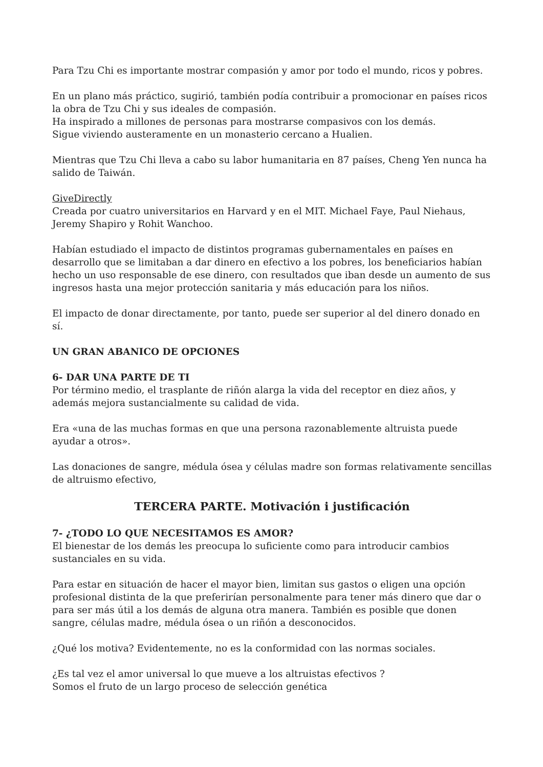Para Tzu Chi es importante mostrar compasión y amor por todo el mundo, ricos y pobres.
En un plano más práctico, sugirió, también podía contribuir a promocionar en países ricos la obra de Tzu Chi y sus ideales de compasión.
Ha inspirado a millones de personas para mostrarse compasivos con los demás.
Sigue viviendo austeramente en un monasterio cercano a Hualien.
Mientras que Tzu Chi lleva a cabo su labor humanitaria en 87 países, Cheng Yen nunca ha salido de Taiwán.
GiveDirectly
Creada por cuatro universitarios en Harvard y en el MIT. Michael Faye, Paul Niehaus, Jeremy Shapiro y Rohit Wanchoo.
Habían estudiado el impacto de distintos programas gubernamentales en países en desarrollo que se limitaban a dar dinero en efectivo a los pobres, los beneficiarios habían hecho un uso responsable de ese dinero, con resultados que iban desde un aumento de sus ingresos hasta una mejor protección sanitaria y más educación para los niños.
El impacto de donar directamente, por tanto, puede ser superior al del dinero donado en sí.
UN GRAN ABANICO DE OPCIONES
6- DAR UNA PARTE DE TI
Por término medio, el trasplante de riñón alarga la vida del receptor en diez años, y además mejora sustancialmente su calidad de vida.
Era «una de las muchas formas en que una persona razonablemente altruista puede ayudar a otros».
Las donaciones de sangre, médula ósea y células madre son formas relativamente sencillas de altruismo efectivo,
TERCERA PARTE. Motivación i justificación
7- ¿TODO LO QUE NECESITAMOS ES AMOR?
El bienestar de los demás les preocupa lo suficiente como para introducir cambios sustanciales en su vida.
Para estar en situación de hacer el mayor bien, limitan sus gastos o eligen una opción profesional distinta de la que preferirían personalmente para tener más dinero que dar o para ser más útil a los demás de alguna otra manera. También es posible que donen sangre, células madre, médula ósea o un riñón a desconocidos.
¿Qué los motiva? Evidentemente, no es la conformidad con las normas sociales.
¿Es tal vez el amor universal lo que mueve a los altruistas efectivos ?
Somos el fruto de un largo proceso de selección genética